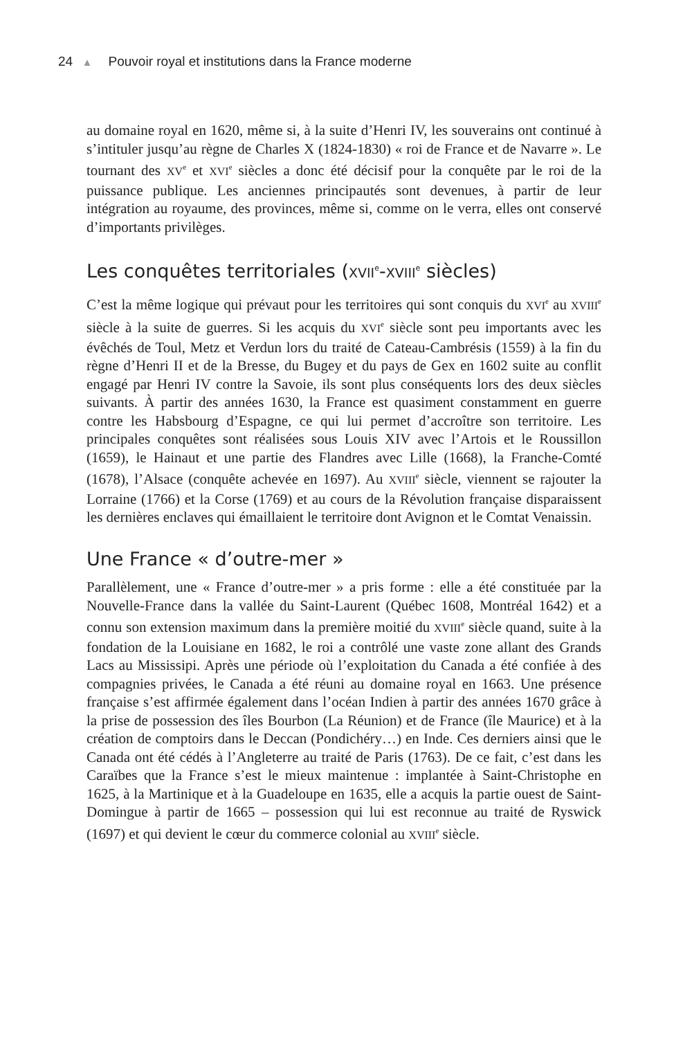24 ▲ Pouvoir royal et institutions dans la France moderne
au domaine royal en 1620, même si, à la suite d’Henri IV, les souverains ont continué à s’intituler jusqu’au règne de Charles X (1824-1830) « roi de France et de Navarre ». Le tournant des XV<sup>e</sup> et XVI<sup>e</sup> siècles a donc été décisif pour la conquête par le roi de la puissance publique. Les anciennes principautés sont devenues, à partir de leur intégration au royaume, des provinces, même si, comme on le verra, elles ont conservé d’importants privilèges.
Les conquêtes territoriales (XVII<sup>e</sup>-XVIII<sup>e</sup> siècles)
C’est la même logique qui prévaut pour les territoires qui sont conquis du XVI<sup>e</sup> au XVIII<sup>e</sup> siècle à la suite de guerres. Si les acquis du XVI<sup>e</sup> siècle sont peu importants avec les évêchés de Toul, Metz et Verdun lors du traité de Cateau-Cambrésis (1559) à la fin du règne d’Henri II et de la Bresse, du Bugey et du pays de Gex en 1602 suite au conflit engagé par Henri IV contre la Savoie, ils sont plus conséquents lors des deux siècles suivants. À partir des années 1630, la France est quasiment constamment en guerre contre les Habsbourg d’Espagne, ce qui lui permet d’accroître son territoire. Les principales conquêtes sont réalisées sous Louis XIV avec l’Artois et le Roussillon (1659), le Hainaut et une partie des Flandres avec Lille (1668), la Franche-Comté (1678), l’Alsace (conquête achevée en 1697). Au XVIII<sup>e</sup> siècle, viennent se rajouter la Lorraine (1766) et la Corse (1769) et au cours de la Révolution française disparaissent les dernières enclaves qui émaillaient le territoire dont Avignon et le Comtat Venaissin.
Une France « d’outre-mer »
Parallèlement, une « France d’outre-mer » a pris forme : elle a été constituée par la Nouvelle-France dans la vallée du Saint-Laurent (Québec 1608, Montréal 1642) et a connu son extension maximum dans la première moitié du XVIII<sup>e</sup> siècle quand, suite à la fondation de la Louisiane en 1682, le roi a contrôlé une vaste zone allant des Grands Lacs au Mississipi. Après une période où l’exploitation du Canada a été confiée à des compagnies privées, le Canada a été réuni au domaine royal en 1663. Une présence française s’est affirmée également dans l’océan Indien à partir des années 1670 grâce à la prise de possession des îles Bourbon (La Réunion) et de France (île Maurice) et à la création de comptoirs dans le Deccan (Pondichéry…) en Inde. Ces derniers ainsi que le Canada ont été cédés à l’Angleterre au traité de Paris (1763). De ce fait, c’est dans les Caraïbes que la France s’est le mieux maintenue : implantée à Saint-Christophe en 1625, à la Martinique et à la Guadeloupe en 1635, elle a acquis la partie ouest de Saint-Domingue à partir de 1665 – possession qui lui est reconnue au traité de Ryswick (1697) et qui devient le cœur du commerce colonial au XVIII<sup>e</sup> siècle.